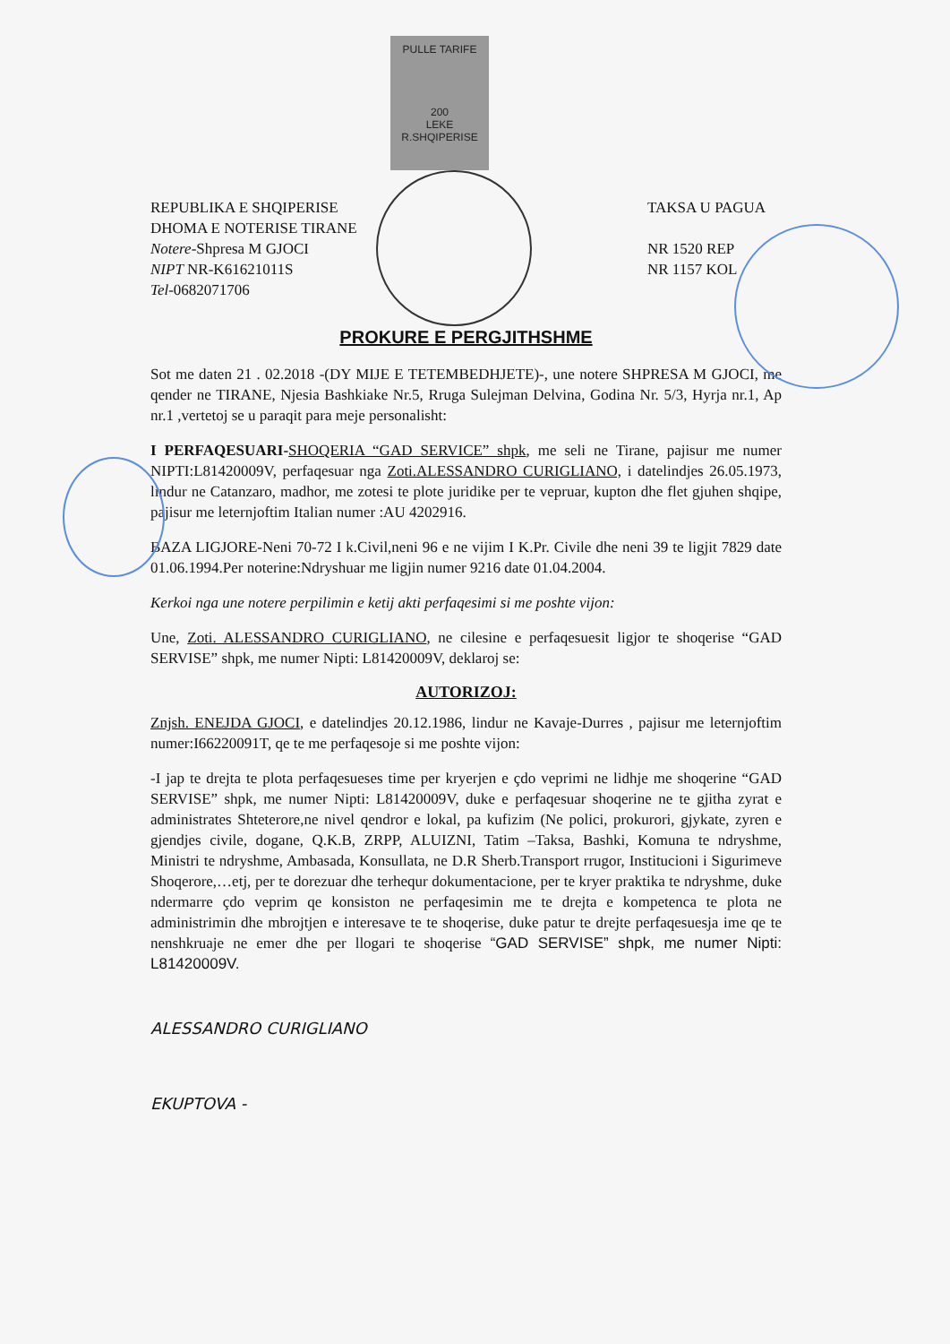PULLE TARIFE
200
LEKE
R.SHQIPERISE
REPUBLIKA E SHQIPERISE
DHOMA E NOTERISE TIRANE
Notere-Shpresa M GJOCI
NIPT NR-K61621011S
Tel-0682071706
TAKSA U PAGUA
NR 1520 REP
NR 1157 KOL
PROKURE E PERGJITHSHME
Sot me daten 21 . 02.2018 -(DY MIJE E TETEMBEDHJETE)-, une notere SHPRESA M GJOCI, me qender ne TIRANE, Njesia Bashkiake Nr.5, Rruga Sulejman Delvina, Godina Nr. 5/3, Hyrja nr.1, Ap nr.1 ,vertetoj se u paraqit para meje personalisht:
I PERFAQESUARI-SHOQERIA “GAD SERVICE” shpk, me seli ne Tirane, pajisur me numer NIPTI:L81420009V, perfaqesuar nga Zoti.ALESSANDRO CURIGLIANO, i datelindjes 26.05.1973, lindur ne Catanzaro, madhor, me zotesi te plote juridike per te vepruar, kupton dhe flet gjuhen shqipe, pajisur me leternjoftim Italian numer :AU 4202916.
BAZA LIGJORE-Neni 70-72 I k.Civil,neni 96 e ne vijim I K.Pr. Civile dhe neni 39 te ligjit 7829 date 01.06.1994.Per noterine:Ndryshuar me ligjin numer 9216 date 01.04.2004.
Kerkoi nga une notere perpilimin e ketij akti perfaqesimi si me poshte vijon:
Une, Zoti. ALESSANDRO CURIGLIANO, ne cilesine e perfaqesuesit ligjor te shoqerise “GAD SERVISE” shpk, me numer Nipti: L81420009V, deklaroj se:
AUTORIZOJ:
Znjsh. ENEJDA GJOCI, e datelindjes 20.12.1986, lindur ne Kavaje-Durres , pajisur me leternjoftim numer:I66220091T, qe te me perfaqesoje si me poshte vijon:
-I jap te drejta te plota perfaqesueses time per kryerjen e çdo veprimi ne lidhje me shoqerine “GAD SERVISE” shpk, me numer Nipti: L81420009V, duke e perfaqesuar shoqerine ne te gjitha zyrat e administrates Shteterore,ne nivel qendror e lokal, pa kufizim (Ne polici, prokurori, gjykate, zyren e gjendjes civile, dogane, Q.K.B, ZRPP, ALUIZNI, Tatim –Taksa, Bashki, Komuna te ndryshme, Ministri te ndryshme, Ambasada, Konsullata, ne D.R Sherb.Transport rrugor, Institucioni i Sigurimeve Shoqerore,…etj, per te dorezuar dhe terhequr dokumentacione, per te kryer praktika te ndryshme, duke ndermarre çdo veprim qe konsiston ne perfaqesimin me te drejta e kompetenca te plota ne administrimin dhe mbrojtjen e interesave te te shoqerise, duke patur te drejte perfaqesuesja ime qe te nenshkruaje ne emer dhe per llogari te shoqerise “GAD SERVISE” shpk, me numer Nipti: L81420009V.
ALESSANDRO CURIGLIANO
EKUPTOVA -